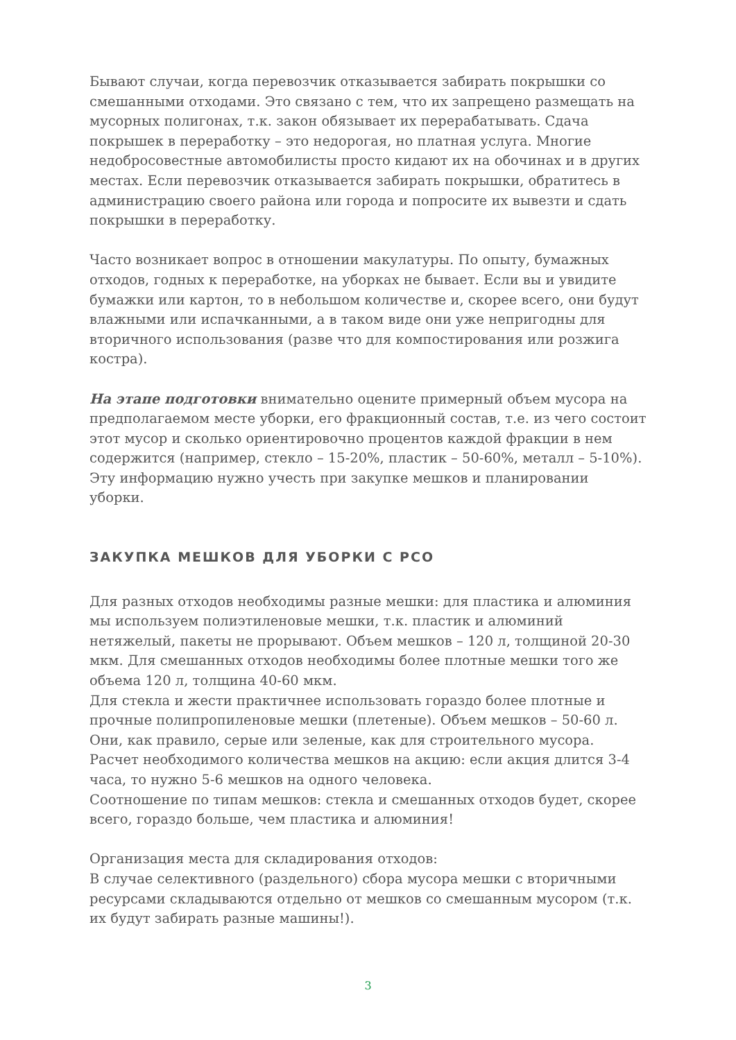Бывают случаи, когда перевозчик отказывается забирать покрышки со смешанными отходами. Это связано с тем, что их запрещено размещать на мусорных полигонах, т.к. закон обязывает их перерабатывать. Сдача покрышек в переработку – это недорогая, но платная услуга. Многие недобросовестные автомобилисты просто кидают их на обочинах и в других местах. Если перевозчик отказывается забирать покрышки, обратитесь в администрацию своего района или города и попросите их вывезти и сдать покрышки в переработку.
Часто возникает вопрос в отношении макулатуры. По опыту, бумажных отходов, годных к переработке, на уборках не бывает. Если вы и увидите бумажки или картон, то в небольшом количестве и, скорее всего, они будут влажными или испачканными, а в таком виде они уже непригодны для вторичного использования (разве что для компостирования или розжига костра).
На этапе подготовки внимательно оцените примерный объем мусора на предполагаемом месте уборки, его фракционный состав, т.е. из чего состоит этот мусор и сколько ориентировочно процентов каждой фракции в нем содержится (например, стекло – 15-20%, пластик – 50-60%, металл – 5-10%). Эту информацию нужно учесть при закупке мешков и планировании уборки.
ЗАКУПКА МЕШКОВ ДЛЯ УБОРКИ С РСО
Для разных отходов необходимы разные мешки: для пластика и алюминия мы используем полиэтиленовые мешки, т.к. пластик и алюминий нетяжелый, пакеты не прорывают. Объем мешков – 120 л, толщиной 20-30 мкм. Для смешанных отходов необходимы более плотные мешки того же объема 120 л, толщина 40-60 мкм.
Для стекла и жести практичнее использовать гораздо более плотные и прочные полипропиленовые мешки (плетеные). Объем мешков – 50-60 л. Они, как правило, серые или зеленые, как для строительного мусора.
Расчет необходимого количества мешков на акцию: если акция длится 3-4 часа, то нужно 5-6 мешков на одного человека.
Соотношение по типам мешков: стекла и смешанных отходов будет, скорее всего, гораздо больше, чем пластика и алюминия!
Организация места для складирования отходов:
В случае селективного (раздельного) сбора мусора мешки с вторичными ресурсами складываются отдельно от мешков со смешанным мусором (т.к. их будут забирать разные машины!).
3